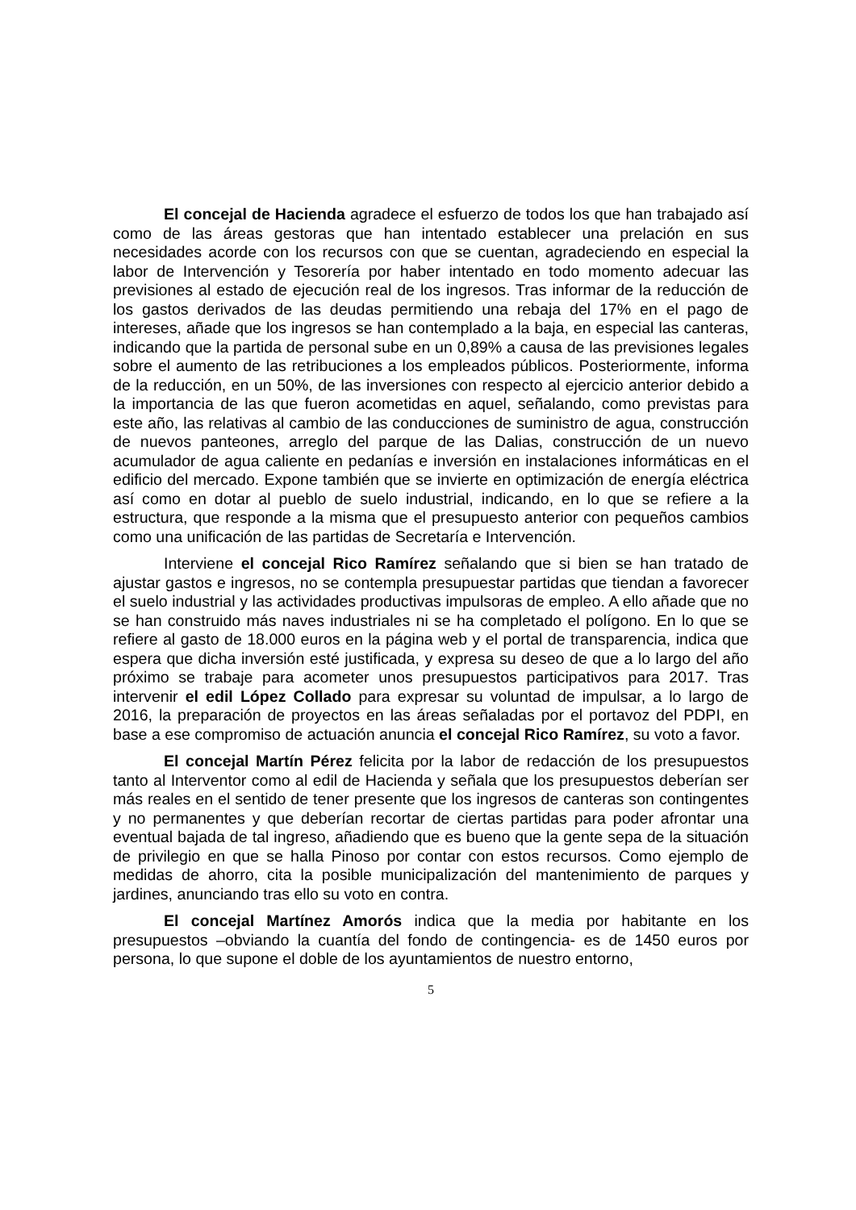El concejal de Hacienda agradece el esfuerzo de todos los que han trabajado así como de las áreas gestoras que han intentado establecer una prelación en sus necesidades acorde con los recursos con que se cuentan, agradeciendo en especial la labor de Intervención y Tesorería por haber intentado en todo momento adecuar las previsiones al estado de ejecución real de los ingresos. Tras informar de la reducción de los gastos derivados de las deudas permitiendo una rebaja del 17% en el pago de intereses, añade que los ingresos se han contemplado a la baja, en especial las canteras, indicando que la partida de personal sube en un 0,89% a causa de las previsiones legales sobre el aumento de las retribuciones a los empleados públicos. Posteriormente, informa de la reducción, en un 50%, de las inversiones con respecto al ejercicio anterior debido a la importancia de las que fueron acometidas en aquel, señalando, como previstas para este año, las relativas al cambio de las conducciones de suministro de agua, construcción de nuevos panteones, arreglo del parque de las Dalias, construcción de un nuevo acumulador de agua caliente en pedanías e inversión en instalaciones informáticas en el edificio del mercado. Expone también que se invierte en optimización de energía eléctrica así como en dotar al pueblo de suelo industrial, indicando, en lo que se refiere a la estructura, que responde a la misma que el presupuesto anterior con pequeños cambios como una unificación de las partidas de Secretaría e Intervención.
Interviene el concejal Rico Ramírez señalando que si bien se han tratado de ajustar gastos e ingresos, no se contempla presupuestar partidas que tiendan a favorecer el suelo industrial y las actividades productivas impulsoras de empleo. A ello añade que no se han construido más naves industriales ni se ha completado el polígono. En lo que se refiere al gasto de 18.000 euros en la página web y el portal de transparencia, indica que espera que dicha inversión esté justificada, y expresa su deseo de que a lo largo del año próximo se trabaje para acometer unos presupuestos participativos para 2017. Tras intervenir el edil López Collado para expresar su voluntad de impulsar, a lo largo de 2016, la preparación de proyectos en las áreas señaladas por el portavoz del PDPI, en base a ese compromiso de actuación anuncia el concejal Rico Ramírez, su voto a favor.
El concejal Martín Pérez felicita por la labor de redacción de los presupuestos tanto al Interventor como al edil de Hacienda y señala que los presupuestos deberían ser más reales en el sentido de tener presente que los ingresos de canteras son contingentes y no permanentes y que deberían recortar de ciertas partidas para poder afrontar una eventual bajada de tal ingreso, añadiendo que es bueno que la gente sepa de la situación de privilegio en que se halla Pinoso por contar con estos recursos. Como ejemplo de medidas de ahorro, cita la posible municipalización del mantenimiento de parques y jardines, anunciando tras ello su voto en contra.
El concejal Martínez Amorós indica que la media por habitante en los presupuestos –obviando la cuantía del fondo de contingencia- es de 1450 euros por persona, lo que supone el doble de los ayuntamientos de nuestro entorno,
5